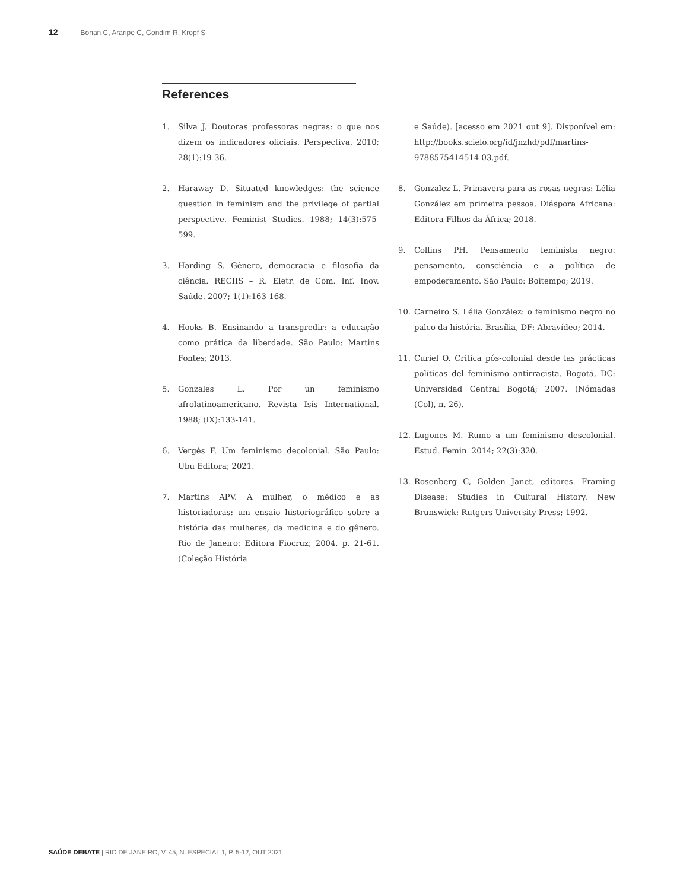12 Bonan C, Araripe C, Gondim R, Kropf S
References
1. Silva J. Doutoras professoras negras: o que nos dizem os indicadores oficiais. Perspectiva. 2010; 28(1):19-36.
2. Haraway D. Situated knowledges: the science question in feminism and the privilege of partial perspective. Feminist Studies. 1988; 14(3):575-599.
3. Harding S. Gênero, democracia e filosofia da ciência. RECIIS – R. Eletr. de Com. Inf. Inov. Saúde. 2007; 1(1):163-168.
4. Hooks B. Ensinando a transgredir: a educação como prática da liberdade. São Paulo: Martins Fontes; 2013.
5. Gonzales L. Por un feminismo afrolatinoamericano. Revista Isis International. 1988; (IX):133-141.
6. Vergès F. Um feminismo decolonial. São Paulo: Ubu Editora; 2021.
7. Martins APV. A mulher, o médico e as historiadoras: um ensaio historiográfico sobre a história das mulheres, da medicina e do gênero. Rio de Janeiro: Editora Fiocruz; 2004. p. 21-61. (Coleção História
e Saúde). [acesso em 2021 out 9]. Disponível em: http://books.scielo.org/id/jnzhd/pdf/martins-9788575414514-03.pdf.
8. Gonzalez L. Primavera para as rosas negras: Lélia González em primeira pessoa. Diáspora Africana: Editora Filhos da África; 2018.
9. Collins PH. Pensamento feminista negro: pensamento, consciência e a política de empoderamento. São Paulo: Boitempo; 2019.
10. Carneiro S. Lélia González: o feminismo negro no palco da história. Brasília, DF: Abravídeo; 2014.
11. Curiel O. Critica pós-colonial desde las prácticas políticas del feminismo antirracista. Bogotá, DC: Universidad Central Bogotá; 2007. (Nómadas (Col), n. 26).
12. Lugones M. Rumo a um feminismo descolonial. Estud. Femin. 2014; 22(3):320.
13. Rosenberg C, Golden Janet, editores. Framing Disease: Studies in Cultural History. New Brunswick: Rutgers University Press; 1992.
SAÚDE DEBATE | RIO DE JANEIRO, V. 45, N. ESPECIAL 1, P. 5-12, OUT 2021